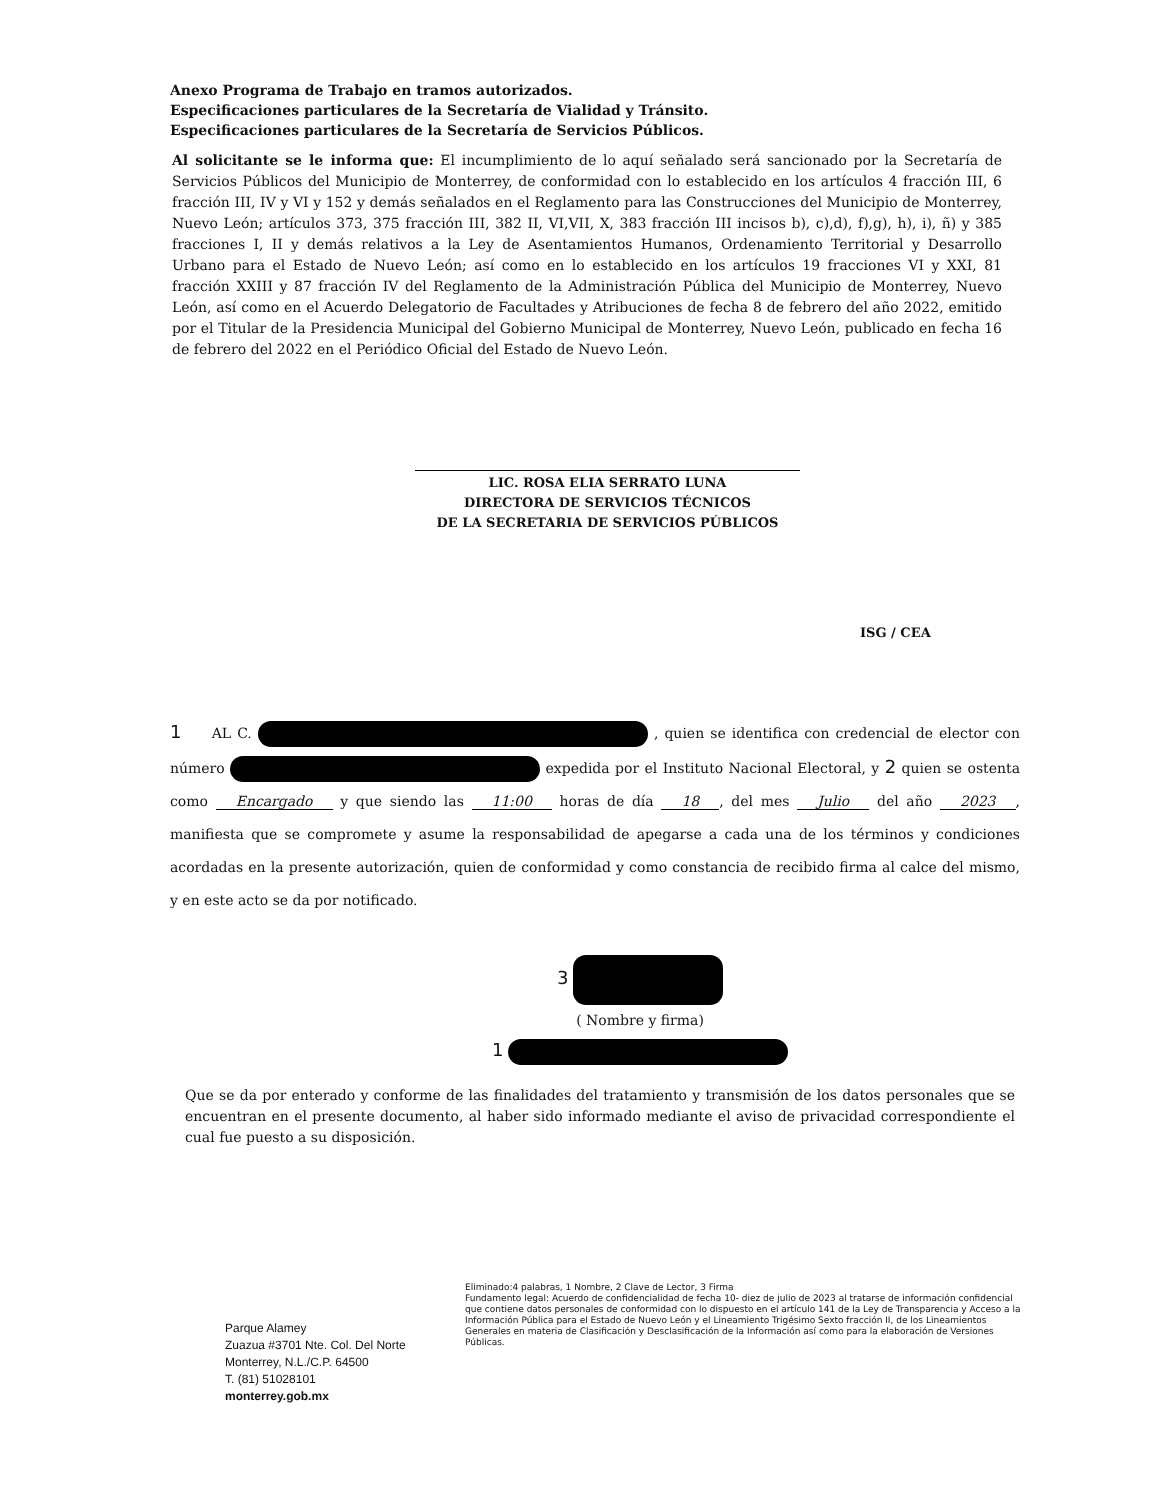Anexo Programa de Trabajo en tramos autorizados.
Especificaciones particulares de la Secretaría de Vialidad y Tránsito.
Especificaciones particulares de la Secretaría de Servicios Públicos.
Al solicitante se le informa que: El incumplimiento de lo aquí señalado será sancionado por la Secretaría de Servicios Públicos del Municipio de Monterrey, de conformidad con lo establecido en los artículos 4 fracción III, 6 fracción III, IV y VI y 152 y demás señalados en el Reglamento para las Construcciones del Municipio de Monterrey, Nuevo León; artículos 373, 375 fracción III, 382 II, VI,VII, X, 383 fracción III incisos b), c),d), f),g), h), i), ñ) y 385 fracciones I, II y demás relativos a la Ley de Asentamientos Humanos, Ordenamiento Territorial y Desarrollo Urbano para el Estado de Nuevo León; así como en lo establecido en los artículos 19 fracciones VI y XXI, 81 fracción XXIII y 87 fracción IV del Reglamento de la Administración Pública del Municipio de Monterrey, Nuevo León, así como en el Acuerdo Delegatorio de Facultades y Atribuciones de fecha 8 de febrero del año 2022, emitido por el Titular de la Presidencia Municipal del Gobierno Municipal de Monterrey, Nuevo León, publicado en fecha 16 de febrero del 2022 en el Periódico Oficial del Estado de Nuevo León.
LIC. ROSA ELIA SERRATO LUNA
DIRECTORA DE SERVICIOS TÉCNICOS
DE LA SECRETARIA DE SERVICIOS PÚBLICOS
ISG / CEA
1 AL C. , quien se identifica con credencial de elector con número expedida por el Instituto Nacional Electoral, y 2 quien se ostenta como Encargado y que siendo las 11:00 horas de día 18, del mes Julio del año 2023, manifiesta que se compromete y asume la responsabilidad de apegarse a cada una de los términos y condiciones acordadas en la presente autorización, quien de conformidad y como constancia de recibido firma al calce del mismo, y en este acto se da por notificado.
3
( Nombre y firma)
1
Que se da por enterado y conforme de las finalidades del tratamiento y transmisión de los datos personales que se encuentran en el presente documento, al haber sido informado mediante el aviso de privacidad correspondiente el cual fue puesto a su disposición.
Eliminado:4 palabras, 1 Nombre, 2 Clave de Lector, 3 Firma
Fundamento legal: Acuerdo de confidencialidad de fecha 10- diez de julio de 2023 al tratarse de información confidencial que contiene datos personales de conformidad con lo dispuesto en el artículo 141 de la Ley de Transparencia y Acceso a la Información Pública para el Estado de Nuevo León y el Lineamiento Trigésimo Sexto fracción II, de los Lineamientos Generales en materia de Clasificación y Desclasificación de la Información así como para la elaboración de Versiones Públicas.
Parque Alamey
Zuazua #3701 Nte. Col. Del Norte
Monterrey, N.L./C.P. 64500
T. (81) 51028101
monterrey.gob.mx